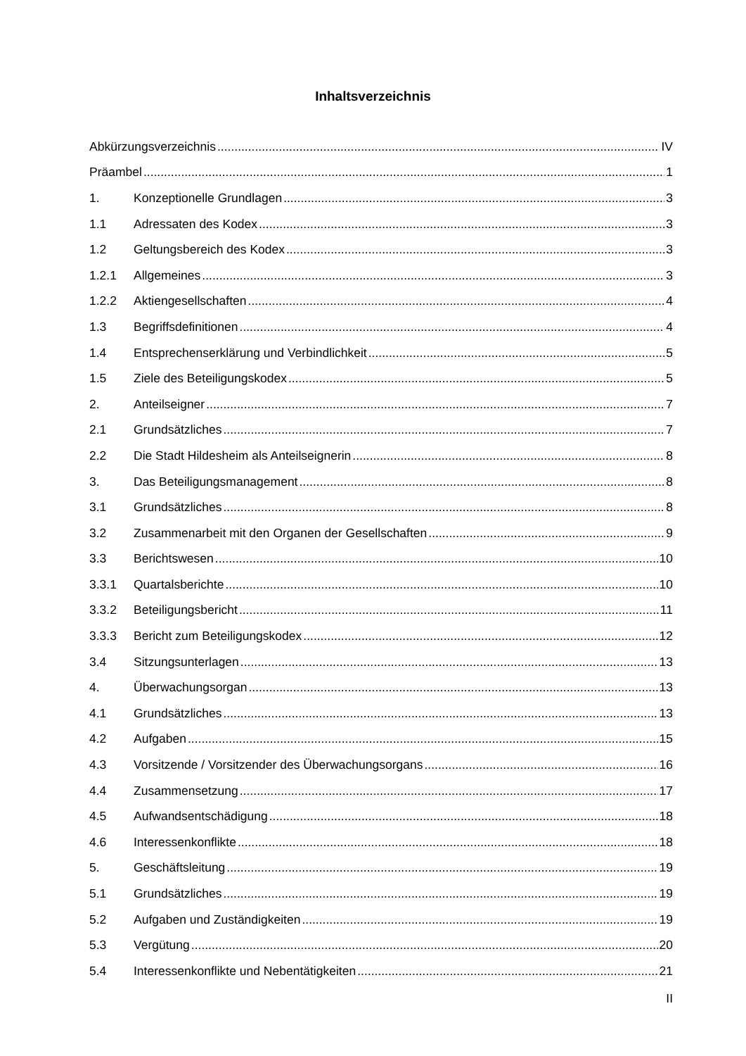Inhaltsverzeichnis
Abkürzungsverzeichnis IV
Präambel 1
1. Konzeptionelle Grundlagen 3
1.1 Adressaten des Kodex 3
1.2 Geltungsbereich des Kodex 3
1.2.1 Allgemeines 3
1.2.2 Aktiengesellschaften 4
1.3 Begriffsdefinitionen 4
1.4 Entsprechenserklärung und Verbindlichkeit 5
1.5 Ziele des Beteiligungskodex 5
2. Anteilseigner 7
2.1 Grundsätzliches 7
2.2 Die Stadt Hildesheim als Anteilseignerin 8
3. Das Beteiligungsmanagement 8
3.1 Grundsätzliches 8
3.2 Zusammenarbeit mit den Organen der Gesellschaften 9
3.3 Berichtswesen 10
3.3.1 Quartalsberichte 10
3.3.2 Beteiligungsbericht 11
3.3.3 Bericht zum Beteiligungskodex 12
3.4 Sitzungsunterlagen 13
4. Überwachungsorgan 13
4.1 Grundsätzliches 13
4.2 Aufgaben 15
4.3 Vorsitzende / Vorsitzender des Überwachungsorgans 16
4.4 Zusammensetzung 17
4.5 Aufwandsentschädigung 18
4.6 Interessenkonflikte 18
5. Geschäftsleitung 19
5.1 Grundsätzliches 19
5.2 Aufgaben und Zuständigkeiten 19
5.3 Vergütung 20
5.4 Interessenkonflikte und Nebentätigkeiten 21
II